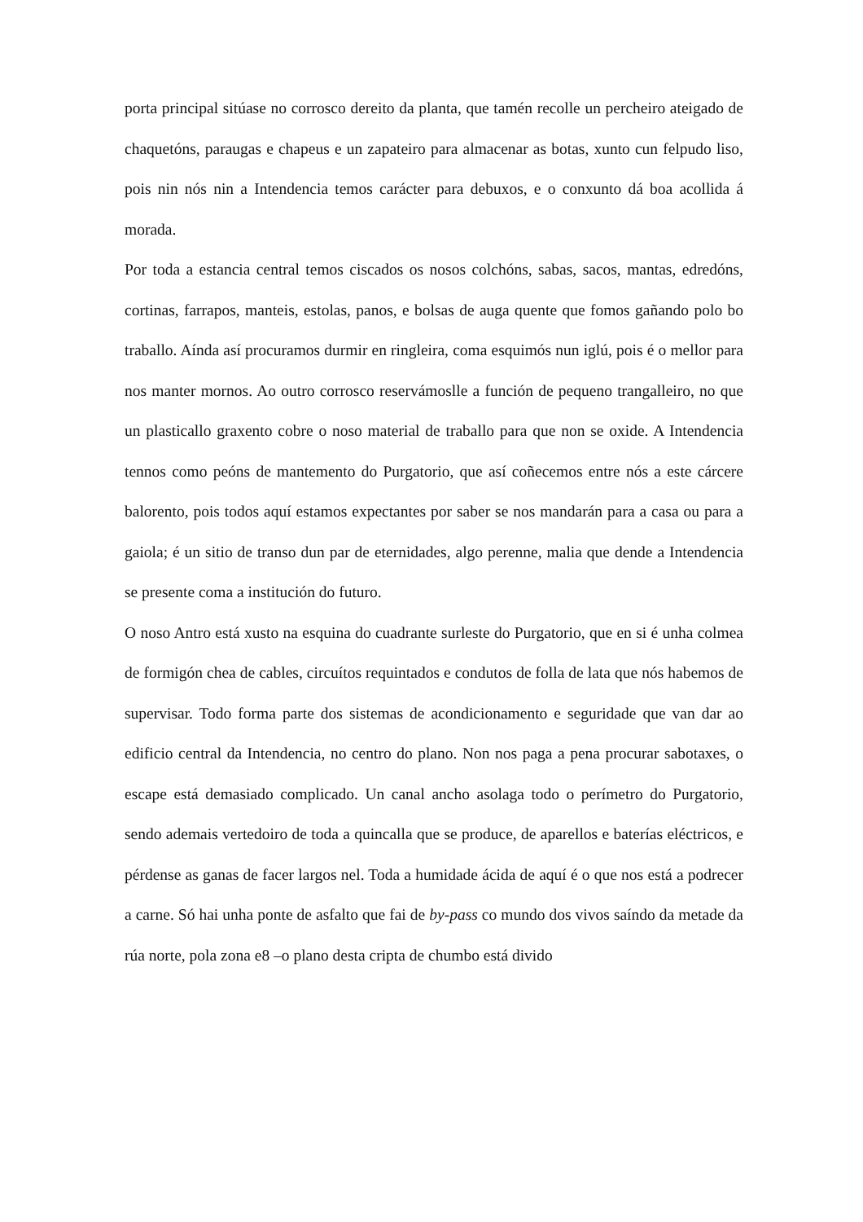porta principal sitúase no corrosco dereito da planta, que tamén recolle un percheiro ateigado de chaquetóns, paraugas e chapeus e un zapateiro para almacenar as botas, xunto cun felpudo liso, pois nin nós nin a Intendencia temos carácter para debuxos, e o conxunto dá boa acollida á morada.
Por toda a estancia central temos ciscados os nosos colchóns, sabas, sacos, mantas, edredóns, cortinas, farrapos, manteis, estolas, panos, e bolsas de auga quente que fomos gañando polo bo traballo. Aínda así procuramos durmir en ringleira, coma esquimós nun iglú, pois é o mellor para nos manter mornos. Ao outro corrosco reservámoslle a función de pequeno trangalleiro, no que un plasticallo graxento cobre o noso material de traballo para que non se oxide. A Intendencia tennos como peóns de mantemento do Purgatorio, que así coñecemos entre nós a este cárcere balorento, pois todos aquí estamos expectantes por saber se nos mandarán para a casa ou para a gaiola; é un sitio de transo dun par de eternidades, algo perenne, malia que dende a Intendencia se presente coma a institución do futuro.
O noso Antro está xusto na esquina do cuadrante surleste do Purgatorio, que en si é unha colmea de formigón chea de cables, circuítos requintados e condutos de folla de lata que nós habemos de supervisar. Todo forma parte dos sistemas de acondicionamento e seguridade que van dar ao edificio central da Intendencia, no centro do plano. Non nos paga a pena procurar sabotaxes, o escape está demasiado complicado. Un canal ancho asolaga todo o perímetro do Purgatorio, sendo ademais vertedoiro de toda a quincalla que se produce, de aparellos e baterías eléctricos, e pérdense as ganas de facer largos nel. Toda a humidade ácida de aquí é o que nos está a podrecer a carne. Só hai unha ponte de asfalto que fai de by-pass co mundo dos vivos saíndo da metade da rúa norte, pola zona e8 –o plano desta cripta de chumbo está divido